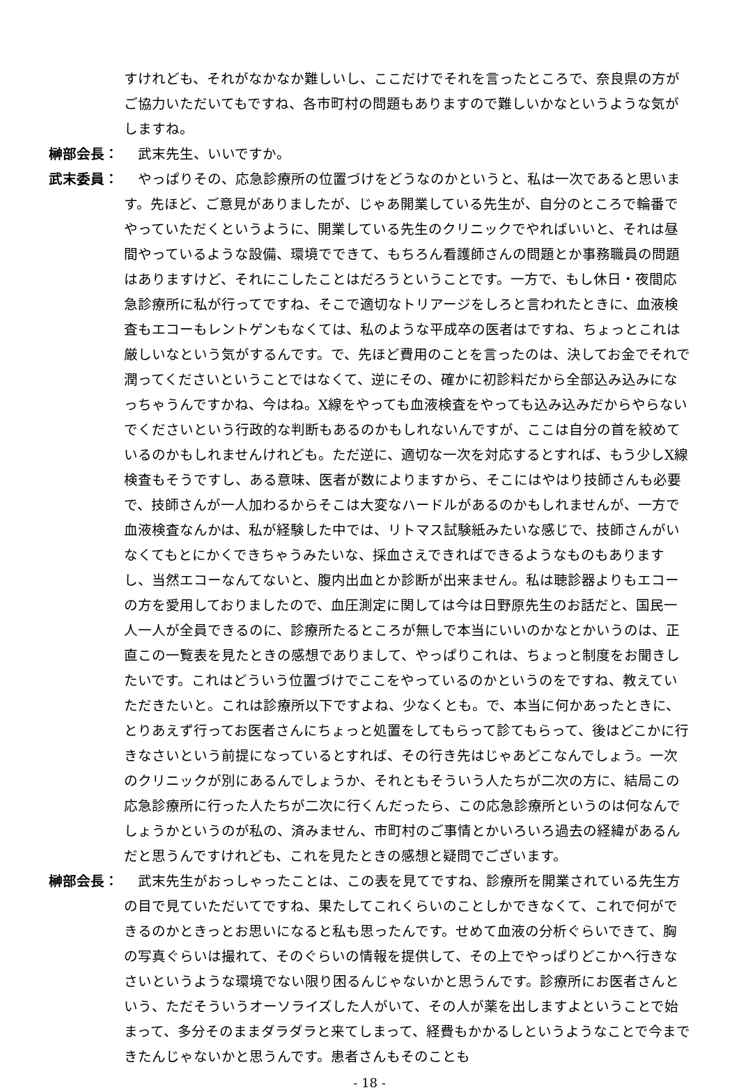すけれども、それがなかなか難しいし、ここだけでそれを言ったところで、奈良県の方がご協力いただいてもですね、各市町村の問題もありますので難しいかなというような気がしますね。
榊部会長： 　武末先生、いいですか。
武末委員： 　やっぱりその、応急診療所の位置づけをどうなのかというと、私は一次であると思います。先ほど、ご意見がありましたが、じゃあ開業している先生が、自分のところで輪番でやっていただくというように、開業している先生のクリニックでやればいいと、それは昼間やっているような設備、環境でできて、もちろん看護師さんの問題とか事務職員の問題はありますけど、それにこしたことはだろうということです。一方で、もし休日・夜間応急診療所に私が行ってですね、そこで適切なトリアージをしろと言われたときに、血液検査もエコーもレントゲンもなくては、私のような平成卒の医者はですね、ちょっとこれは厳しいなという気がするんです。で、先ほど費用のことを言ったのは、決してお金でそれで潤ってくださいということではなくて、逆にその、確かに初診料だから全部込み込みになっちゃうんですかね、今はね。X線をやっても血液検査をやっても込み込みだからやらないでくださいという行政的な判断もあるのかもしれないんですが、ここは自分の首を絞めているのかもしれませんけれども。ただ逆に、適切な一次を対応するとすれば、もう少しX線検査もそうですし、ある意味、医者が数によりますから、そこにはやはり技師さんも必要で、技師さんが一人加わるからそこは大変なハードルがあるのかもしれませんが、一方で血液検査なんかは、私が経験した中では、リトマス試験紙みたいな感じで、技師さんがいなくてもとにかくできちゃうみたいな、採血さえできればできるようなものもありますし、当然エコーなんてないと、腹内出血とか診断が出来ません。私は聴診器よりもエコーの方を愛用しておりましたので、血圧測定に関しては今は日野原先生のお話だと、国民一人一人が全員できるのに、診療所たるところが無しで本当にいいのかなとかいうのは、正直この一覧表を見たときの感想でありまして、やっぱりこれは、ちょっと制度をお聞きしたいです。これはどういう位置づけでここをやっているのかというのをですね、教えていただきたいと。これは診療所以下ですよね、少なくとも。で、本当に何かあったときに、とりあえず行ってお医者さんにちょっと処置をしてもらって診てもらって、後はどこかに行きなさいという前提になっているとすれば、その行き先はじゃあどこなんでしょう。一次のクリニックが別にあるんでしょうか、それともそういう人たちが二次の方に、結局この応急診療所に行った人たちが二次に行くんだったら、この応急診療所というのは何なんでしょうかというのが私の、済みません、市町村のご事情とかいろいろ過去の経緯があるんだと思うんですけれども、これを見たときの感想と疑問でございます。
榊部会長： 　武末先生がおっしゃったことは、この表を見てですね、診療所を開業されている先生方の目で見ていただいてですね、果たしてこれくらいのことしかできなくて、これで何ができるのかときっとお思いになると私も思ったんです。せめて血液の分析ぐらいできて、胸の写真ぐらいは撮れて、そのぐらいの情報を提供して、その上でやっぱりどこかへ行きなさいというような環境でない限り困るんじゃないかと思うんです。診療所にお医者さんという、ただそういうオーソライズした人がいて、その人が薬を出しますよということで始まって、多分そのままダラダラと来てしまって、経費もかかるしというようなことで今まできたんじゃないかと思うんです。患者さんもそのことも
- 18 -